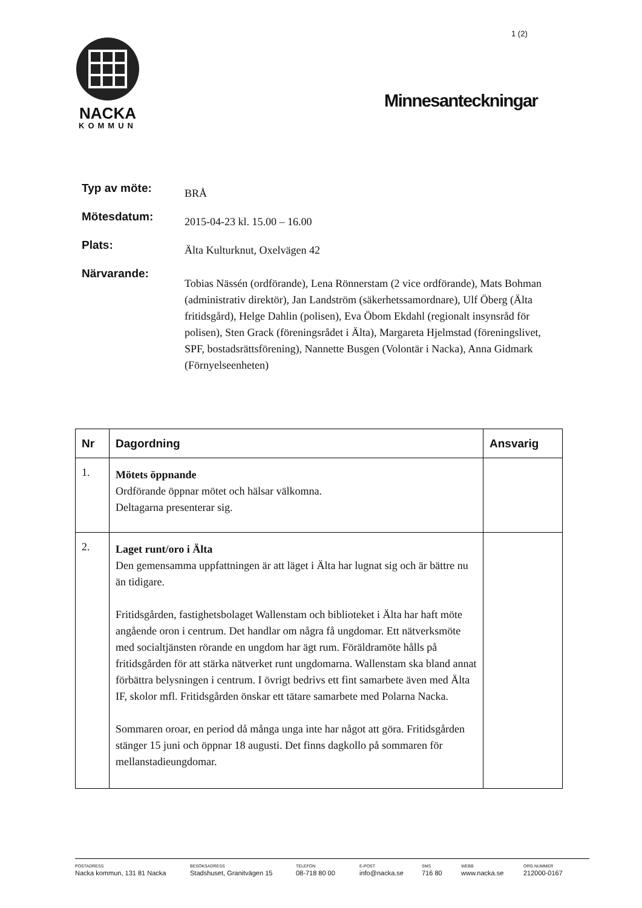1 (2)
NACKA
KOMMUN
Minnesanteckningar
Typ av möte:
BRÅ
Mötesdatum:
2015-04-23 kl. 15.00 – 16.00
Plats:
Älta Kulturknut, Oxelvägen 42
Närvarande:
Tobias Nässén (ordförande), Lena Rönnerstam (2 vice ordförande), Mats Bohman (administrativ direktör), Jan Landström (säkerhetssamordnare), Ulf Öberg (Älta fritidsgård), Helge Dahlin (polisen), Eva Öbom Ekdahl (regionalt insynsråd för polisen), Sten Grack (föreningsrådet i Älta), Margareta Hjelmstad (föreningslivet, SPF, bostadsrättsförening), Nannette Busgen (Volontär i Nacka), Anna Gidmark (Förnyelseenheten)
| Nr | Dagordning | Ansvarig |
| --- | --- | --- |
| 1. | Mötets öppnande Ordförande öppnar mötet och hälsar välkomna. Deltagarna presenterar sig. | |
| 2. | Laget runt/oro i Älta Den gemensamma uppfattningen är att läget i Älta har lugnat sig och är bättre nu än tidigare. Fritidsgården, fastighetsbolaget Wallenstam och biblioteket i Älta har haft möte angående oron i centrum. Det handlar om några få ungdomar. Ett nätverksmöte med socialtjänsten rörande en ungdom har ägt rum. Föräldramöte hålls på fritidsgården för att stärka nätverket runt ungdomarna. Wallenstam ska bland annat förbättra belysningen i centrum. I övrigt bedrivs ett fint samarbete även med Älta IF, skolor mfl. Fritidsgården önskar ett tätare samarbete med Polarna Nacka. Sommaren oroar, en period då många unga inte har något att göra. Fritidsgården stänger 15 juni och öppnar 18 augusti. Det finns dagkollo på sommaren för mellanstadieungdomar. | |
POSTADRESS
Nacka kommun, 131 81 Nacka
BESÖKSADRESS
Stadshuset, Granitvägen 15
TELEFON
08-718 80 00
E-POST
info@nacka.se
SMS
716 80
WEBB
www.nacka.se
ORG.NUMMER
212000-0167